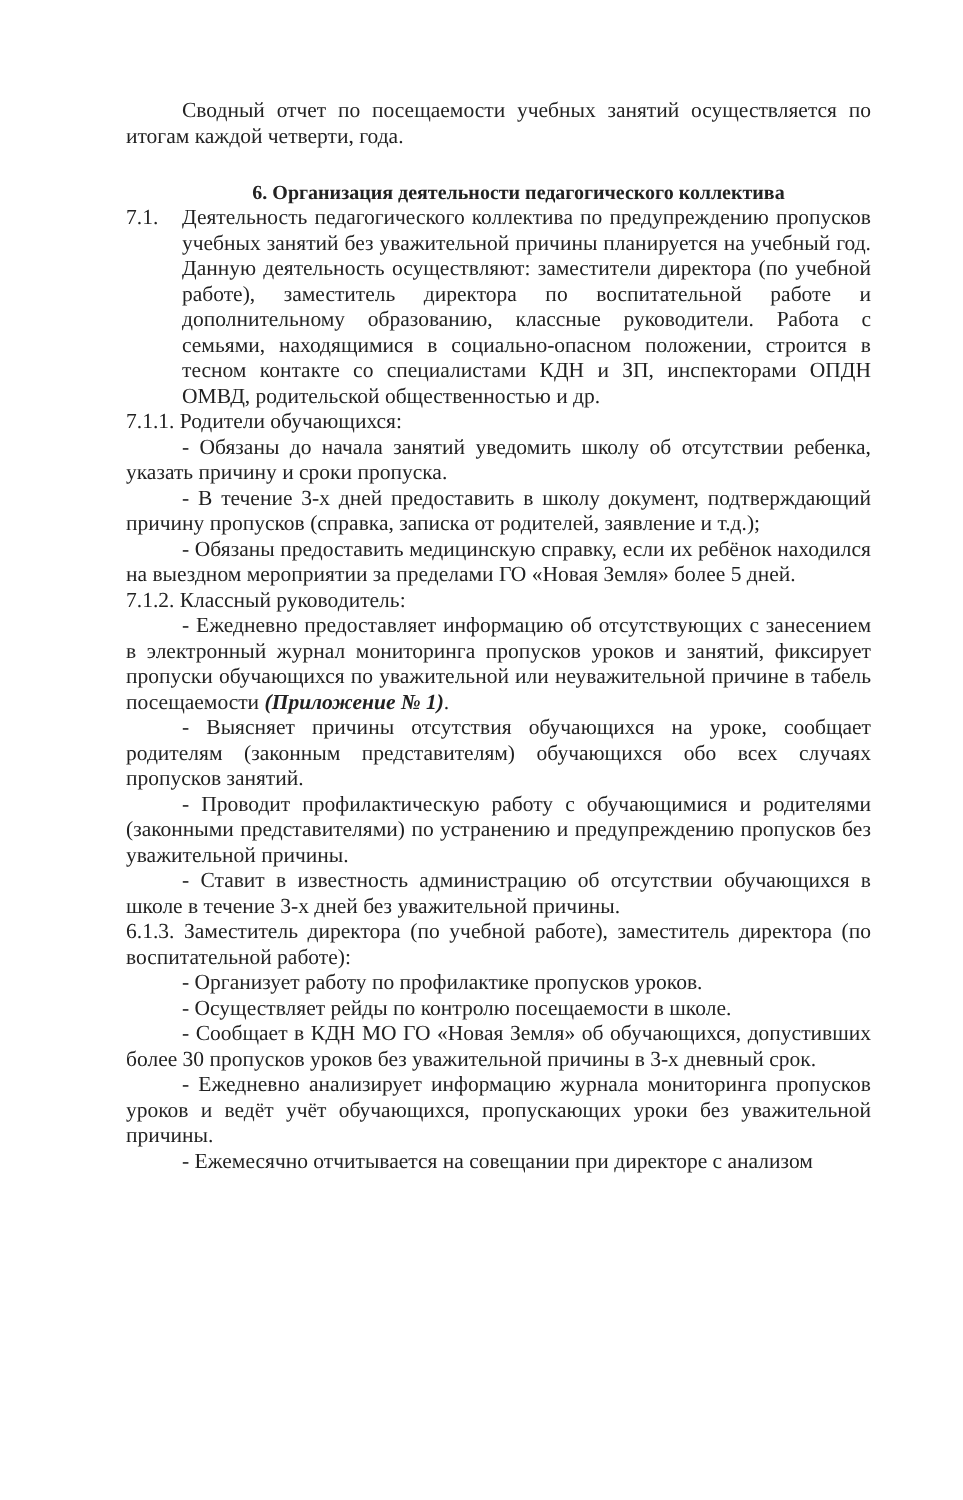Сводный отчет по посещаемости учебных занятий осуществляется по итогам каждой четверти, года.
6. Организация деятельности педагогического коллектива
7.1. Деятельность педагогического коллектива по предупреждению пропусков учебных занятий без уважительной причины планируется на учебный год. Данную деятельность осуществляют: заместители директора (по учебной работе), заместитель директора по воспитательной работе и дополнительному образованию, классные руководители. Работа с семьями, находящимися в социально-опасном положении, строится в тесном контакте со специалистами КДН и ЗП, инспекторами ОПДН ОМВД, родительской общественностью и др.
7.1.1. Родители обучающихся:
- Обязаны до начала занятий уведомить школу об отсутствии ребенка, указать причину и сроки пропуска.
- В течение 3-х дней предоставить в школу документ, подтверждающий причину пропусков (справка, записка от родителей, заявление и т.д.);
- Обязаны предоставить медицинскую справку, если их ребёнок находился на выездном мероприятии за пределами ГО «Новая Земля» более 5 дней.
7.1.2. Классный руководитель:
- Ежедневно предоставляет информацию об отсутствующих с занесением в электронный журнал мониторинга пропусков уроков и занятий, фиксирует пропуски обучающихся по уважительной или неуважительной причине в табель посещаемости (Приложение № 1).
- Выясняет причины отсутствия обучающихся на уроке, сообщает родителям (законным представителям) обучающихся обо всех случаях пропусков занятий.
- Проводит профилактическую работу с обучающимися и родителями (законными представителями) по устранению и предупреждению пропусков без уважительной причины.
- Ставит в известность администрацию об отсутствии обучающихся в школе в течение 3-х дней без уважительной причины.
6.1.3. Заместитель директора (по учебной работе), заместитель директора (по воспитательной работе):
- Организует работу по профилактике пропусков уроков.
- Осуществляет рейды по контролю посещаемости в школе.
- Сообщает в КДН МО ГО «Новая Земля» об обучающихся, допустивших более 30 пропусков уроков без уважительной причины в 3-х дневный срок.
- Ежедневно анализирует информацию журнала мониторинга пропусков уроков и ведёт учёт обучающихся, пропускающих уроки без уважительной причины.
- Ежемесячно отчитывается на совещании при директоре с анализом